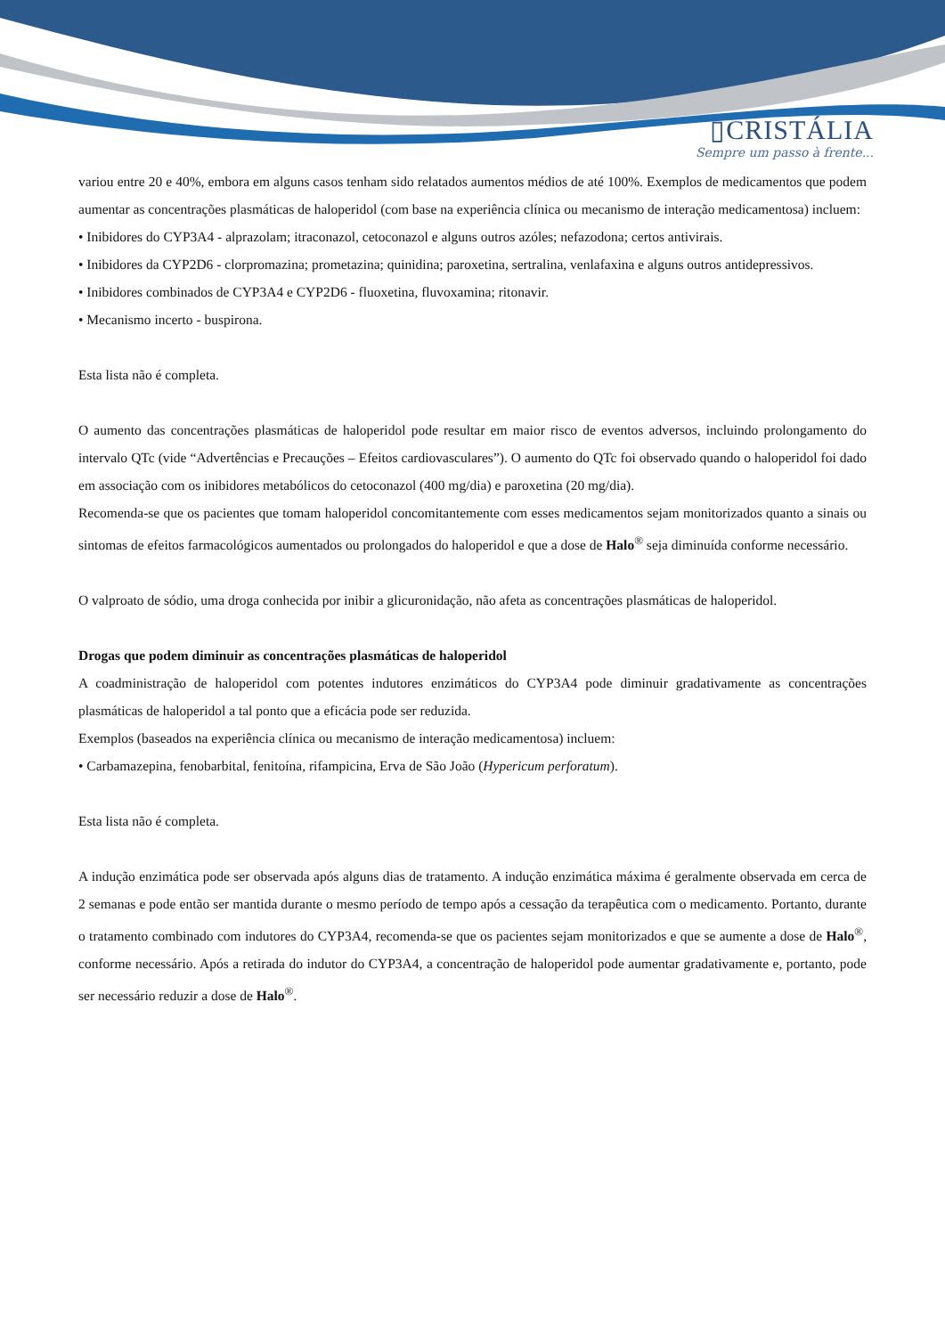▯CRISTÁLIA
Sempre um passo à frente...
variou entre 20 e 40%, embora em alguns casos tenham sido relatados aumentos médios de até 100%. Exemplos de medicamentos que podem aumentar as concentrações plasmáticas de haloperidol (com base na experiência clínica ou mecanismo de interação medicamentosa) incluem:
• Inibidores do CYP3A4 - alprazolam; itraconazol, cetoconazol e alguns outros azóles; nefazodona; certos antivirais.
• Inibidores da CYP2D6 - clorpromazina; prometazina; quinidina; paroxetina, sertralina, venlafaxina e alguns outros antidepressivos.
• Inibidores combinados de CYP3A4 e CYP2D6 - fluoxetina, fluvoxamina; ritonavir.
• Mecanismo incerto - buspirona.
Esta lista não é completa.
O aumento das concentrações plasmáticas de haloperidol pode resultar em maior risco de eventos adversos, incluindo prolongamento do intervalo QTc (vide “Advertências e Precauções – Efeitos cardiovasculares”). O aumento do QTc foi observado quando o haloperidol foi dado em associação com os inibidores metabólicos do cetoconazol (400 mg/dia) e paroxetina (20 mg/dia).
Recomenda-se que os pacientes que tomam haloperidol concomitantemente com esses medicamentos sejam monitorizados quanto a sinais ou sintomas de efeitos farmacológicos aumentados ou prolongados do haloperidol e que a dose de Halo<sup>®</sup> seja diminuída conforme necessário.
O valproato de sódio, uma droga conhecida por inibir a glicuronidação, não afeta as concentrações plasmáticas de haloperidol.
Drogas que podem diminuir as concentrações plasmáticas de haloperidol
A coadministração de haloperidol com potentes indutores enzimáticos do CYP3A4 pode diminuir gradativamente as concentrações plasmáticas de haloperidol a tal ponto que a eficácia pode ser reduzida.
Exemplos (baseados na experiência clínica ou mecanismo de interação medicamentosa) incluem:
• Carbamazepina, fenobarbital, fenitoína, rifampicina, Erva de São João (Hypericum perforatum).
Esta lista não é completa.
A indução enzimática pode ser observada após alguns dias de tratamento. A indução enzimática máxima é geralmente observada em cerca de 2 semanas e pode então ser mantida durante o mesmo período de tempo após a cessação da terapêutica com o medicamento. Portanto, durante o tratamento combinado com indutores do CYP3A4, recomenda-se que os pacientes sejam monitorizados e que se aumente a dose de Halo<sup>®</sup>, conforme necessário. Após a retirada do indutor do CYP3A4, a concentração de haloperidol pode aumentar gradativamente e, portanto, pode ser necessário reduzir a dose de Halo<sup>®</sup>.